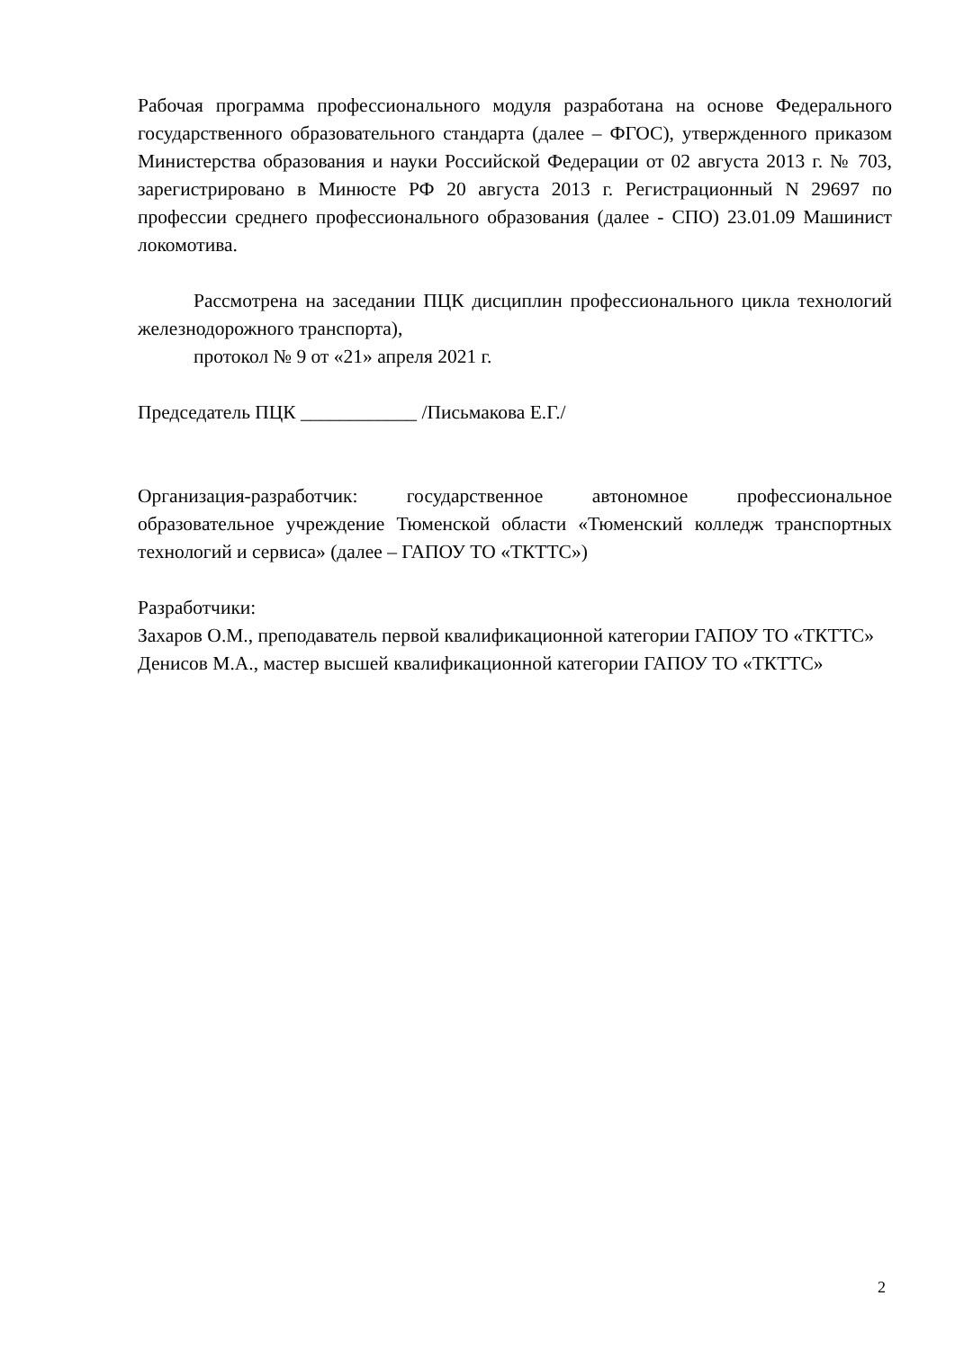Рабочая программа профессионального модуля разработана на основе Федерального государственного образовательного стандарта (далее – ФГОС), утвержденного приказом Министерства образования и науки Российской Федерации от 02 августа 2013 г. № 703, зарегистрировано в Минюсте РФ 20 августа 2013 г. Регистрационный N 29697 по профессии среднего профессионального образования (далее - СПО) 23.01.09 Машинист локомотива.
Рассмотрена на заседании ПЦК дисциплин профессионального цикла технологий железнодорожного транспорта),
протокол № 9 от «21» апреля 2021 г.
Председатель ПЦК ____________ /Письмакова Е.Г./
Организация-разработчик: государственное автономное профессиональное образовательное учреждение Тюменской области «Тюменский колледж транспортных технологий и сервиса» (далее – ГАПОУ ТО «ТКТТС»)
Разработчики:
Захаров О.М., преподаватель первой квалификационной категории ГАПОУ ТО «ТКТТС»
Денисов М.А., мастер высшей квалификационной категории ГАПОУ ТО «ТКТТС»
2